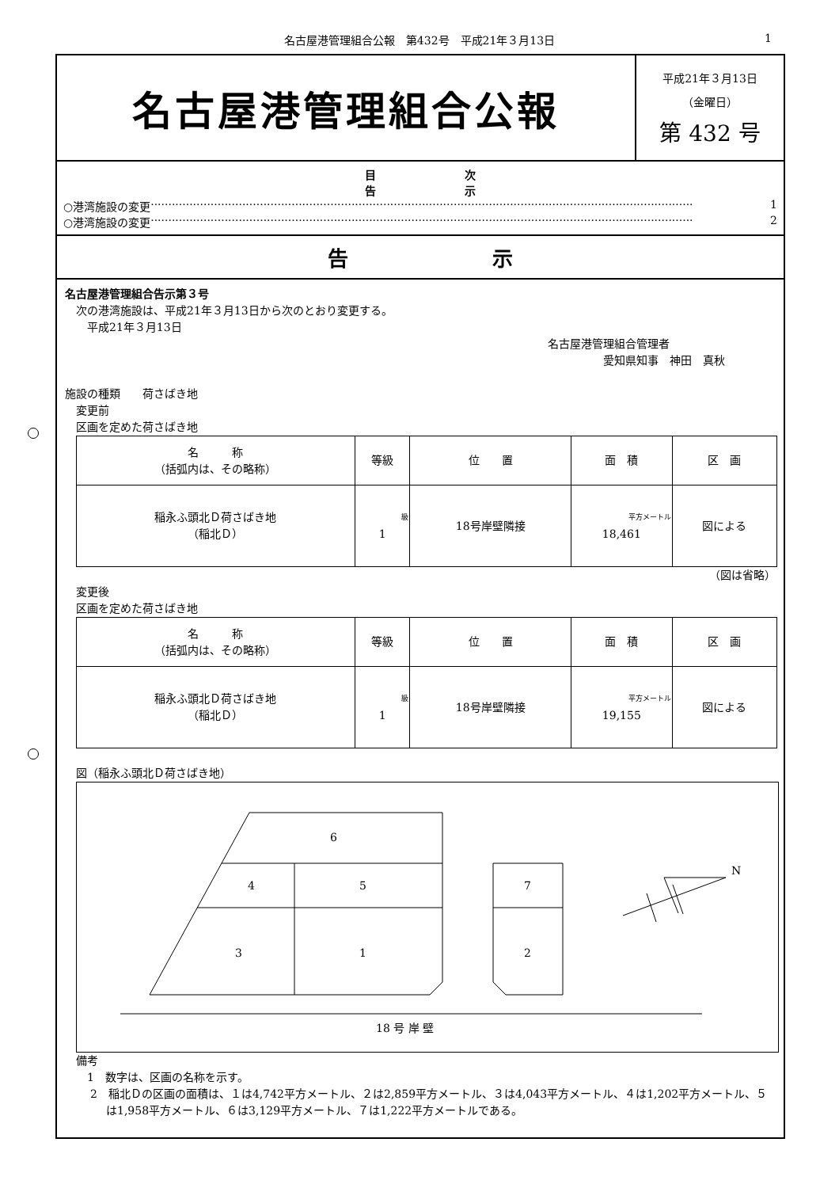名古屋港管理組合公報　第432号　平成21年３月13日 1
名古屋港管理組合公報
平成21年３月13日
（金曜日）
第 432 号
目　　　　　　　　次
告　　　　　　　　示
○港湾施設の変更 ·························································································································································· 1
○港湾施設の変更 ·························································································································································· 2
告　　　　　　　示
名古屋港管理組合告示第３号
　次の港湾施設は、平成21年３月13日から次のとおり変更する。
　　平成21年３月13日
名古屋港管理組合管理者
　　　　　愛知県知事　神田　真秋
施設の種類　　荷さばき地
　変更前
　区画を定めた荷さばき地
| 名 称 （括弧内は、その略称） | 等級 | 位 置 | 面 積 | 区 画 |
| --- | --- | --- | --- | --- |
| 稲永ふ頭北Ｄ荷さばき地 （稲北Ｄ） | 級 1 | 18号岸壁隣接 | 平方メートル 18,461 | 図による |
（図は省略）
　変更後
　区画を定めた荷さばき地
| 名 称 （括弧内は、その略称） | 等級 | 位 置 | 面 積 | 区 画 |
| --- | --- | --- | --- | --- |
| 稲永ふ頭北Ｄ荷さばき地 （稲北Ｄ） | 級 1 | 18号岸壁隣接 | 平方メートル 19,155 | 図による |
　図（稲永ふ頭北Ｄ荷さばき地）
N
6
4
5
3
1
7
2
18 号 岸 壁
　備考
　　1　数字は、区画の名称を示す。
2　稲北Ｄの区画の面積は、１は4,742平方メートル、２は2,859平方メートル、３は4,043平方メートル、４は1,202平方メートル、５は1,958平方メートル、６は3,129平方メートル、７は1,222平方メートルである。